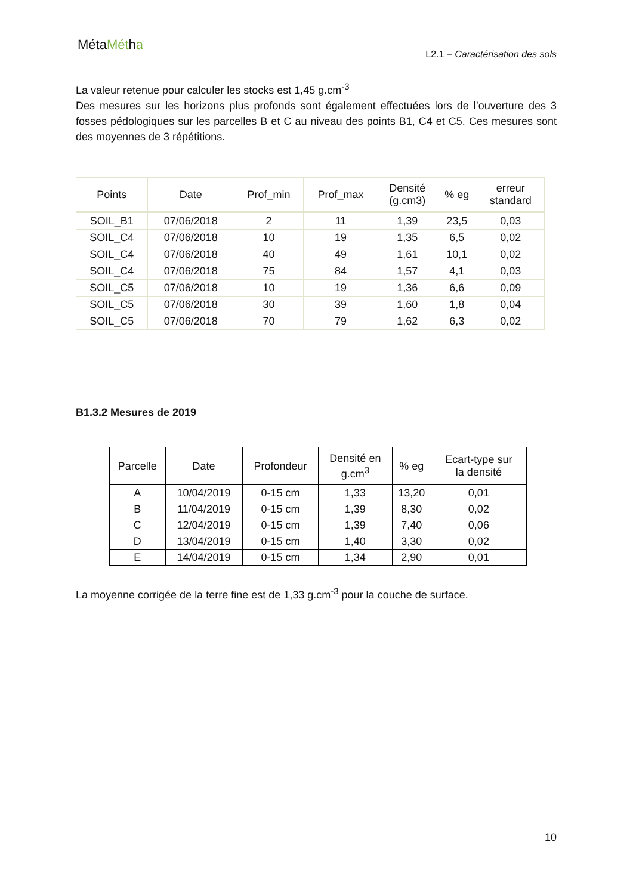MétaMétha
L2.1 – Caractérisation des sols
La valeur retenue pour calculer les stocks est 1,45 g.cm<sup>-3</sup>
Des mesures sur les horizons plus profonds sont également effectuées lors de l’ouverture des 3 fosses pédologiques sur les parcelles B et C au niveau des points B1, C4 et C5. Ces mesures sont des moyennes de 3 répétitions.
| Points | Date | Prof_min | Prof_max | Densité (g.cm3) | % eg | erreur standard |
| --- | --- | --- | --- | --- | --- | --- |
| SOIL_B1 | 07/06/2018 | 2 | 11 | 1,39 | 23,5 | 0,03 |
| SOIL_C4 | 07/06/2018 | 10 | 19 | 1,35 | 6,5 | 0,02 |
| SOIL_C4 | 07/06/2018 | 40 | 49 | 1,61 | 10,1 | 0,02 |
| SOIL_C4 | 07/06/2018 | 75 | 84 | 1,57 | 4,1 | 0,03 |
| SOIL_C5 | 07/06/2018 | 10 | 19 | 1,36 | 6,6 | 0,09 |
| SOIL_C5 | 07/06/2018 | 30 | 39 | 1,60 | 1,8 | 0,04 |
| SOIL_C5 | 07/06/2018 | 70 | 79 | 1,62 | 6,3 | 0,02 |
B1.3.2 Mesures de 2019
| Parcelle | Date | Profondeur | Densité en g.cm<sup>3</sup> | % eg | Ecart-type sur la densité |
| --- | --- | --- | --- | --- | --- |
| A | 10/04/2019 | 0-15 cm | 1,33 | 13,20 | 0,01 |
| B | 11/04/2019 | 0-15 cm | 1,39 | 8,30 | 0,02 |
| C | 12/04/2019 | 0-15 cm | 1,39 | 7,40 | 0,06 |
| D | 13/04/2019 | 0-15 cm | 1,40 | 3,30 | 0,02 |
| E | 14/04/2019 | 0-15 cm | 1,34 | 2,90 | 0,01 |
La moyenne corrigée de la terre fine est de 1,33 g.cm<sup>-3</sup> pour la couche de surface.
10